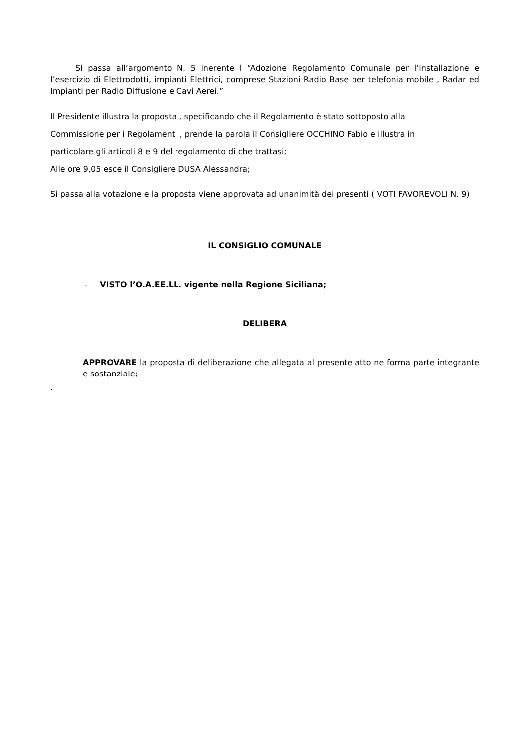Si passa all’argomento N. 5 inerente l “Adozione Regolamento Comunale per l’installazione e l’esercizio di Elettrodotti, impianti Elettrici, comprese Stazioni Radio Base per telefonia mobile , Radar ed Impianti per Radio Diffusione e Cavi Aerei.”
Il Presidente illustra la proposta , specificando che il Regolamento è stato sottoposto alla
Commissione per i Regolamenti , prende la parola il Consigliere OCCHINO Fabio e illustra in
particolare gli articoli 8 e 9 del regolamento di che trattasi;
Alle ore 9,05 esce il Consigliere DUSA Alessandra;
Si passa alla votazione e la proposta viene approvata ad unanimità dei presenti ( VOTI FAVOREVOLI N. 9)
IL CONSIGLIO COMUNALE
- VISTO l’O.A.EE.LL. vigente nella Regione Siciliana;
DELIBERA
APPROVARE la proposta di deliberazione che allegata al presente atto ne forma parte integrante e sostanziale;
.